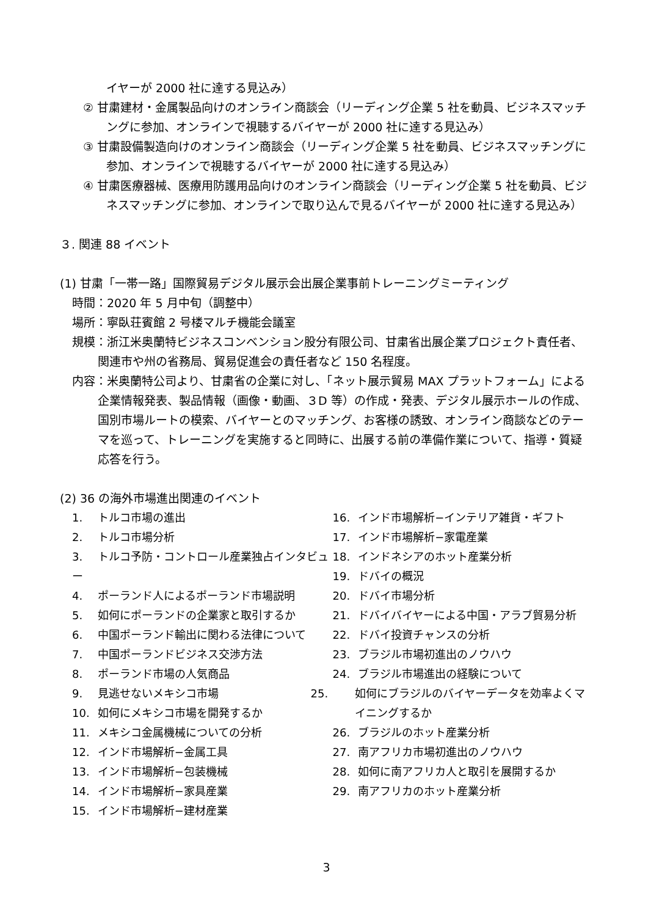イヤーが 2000 社に達する見込み）
② 甘粛建材・金属製品向けのオンライン商談会（リーディング企業 5 社を動員、ビジネスマッチングに参加、オンラインで視聴するバイヤーが 2000 社に達する見込み）
③ 甘粛設備製造向けのオンライン商談会（リーディング企業 5 社を動員、ビジネスマッチングに参加、オンラインで視聴するバイヤーが 2000 社に達する見込み）
④ 甘粛医療器械、医療用防護用品向けのオンライン商談会（リーディング企業 5 社を動員、ビジネスマッチングに参加、オンラインで取り込んで見るバイヤーが 2000 社に達する見込み）
３. 関連 88 イベント
(1) 甘粛「一帯一路」国際貿易デジタル展示会出展企業事前トレーニングミーティング
時間：2020 年 5 月中旬（調整中）
場所：寧臥荘賓館 2 号楼マルチ機能会議室
規模：浙江米奥蘭特ビジネスコンベンション股分有限公司、甘粛省出展企業プロジェクト責任者、関連市や州の省務局、貿易促進会の責任者など 150 名程度。
内容：米奥蘭特公司より、甘粛省の企業に対し、「ネット展示貿易 MAX プラットフォーム」による企業情報発表、製品情報（画像・動画、３D 等）の作成・発表、デジタル展示ホールの作成、国別市場ルートの模索、バイヤーとのマッチング、お客様の誘致、オンライン商談などのテーマを巡って、トレーニングを実施すると同時に、出展する前の準備作業について、指導・質疑応答を行う。
(2) 36 の海外市場進出関連のイベント
1. トルコ市場の進出
2. トルコ市場分析
3. トルコ予防・コントロール産業独占インタビュー
4. ポーランド人によるポーランド市場説明
5. 如何にポーランドの企業家と取引するか
6. 中国ポーランド輸出に関わる法律について
7. 中国ポーランドビジネス交渉方法
8. ポーランド市場の人気商品
9. 見逃せないメキシコ市場
10. 如何にメキシコ市場を開発するか
11. メキシコ金属機械についての分析
12. インド市場解析−金属工具
13. インド市場解析−包装機械
14. インド市場解析−家具産業
15. インド市場解析−建材産業
16. インド市場解析−インテリア雑貨・ギフト
17. インド市場解析−家電産業
18. インドネシアのホット産業分析
19. ドバイの概況
20. ドバイ市場分析
21. ドバイバイヤーによる中国・アラブ貿易分析
22. ドバイ投資チャンスの分析
23. ブラジル市場初進出のノウハウ
24. ブラジル市場進出の経験について
25. 如何にブラジルのバイヤーデータを効率よくマイニングするか
26. ブラジルのホット産業分析
27. 南アフリカ市場初進出のノウハウ
28. 如何に南アフリカ人と取引を展開するか
29. 南アフリカのホット産業分析
3